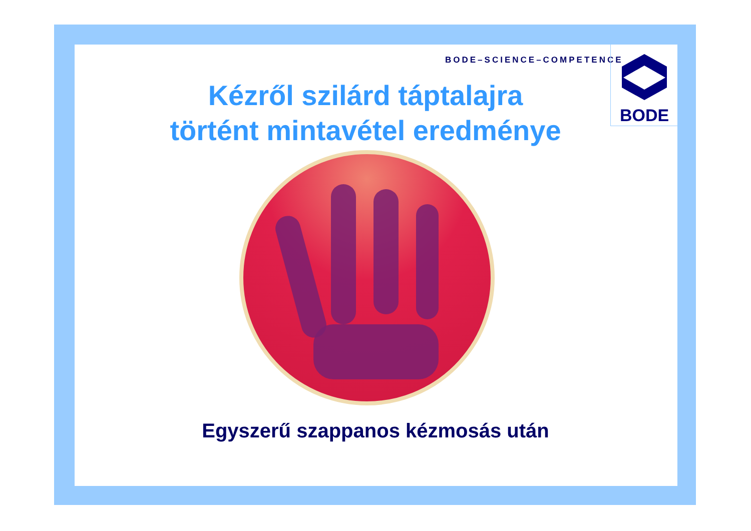BODE–SCIENCE–COMPETENCE
BODE
Kézről szilárd táptalajra
történt mintavétel eredménye
Egyszerű szappanos kézmosás után